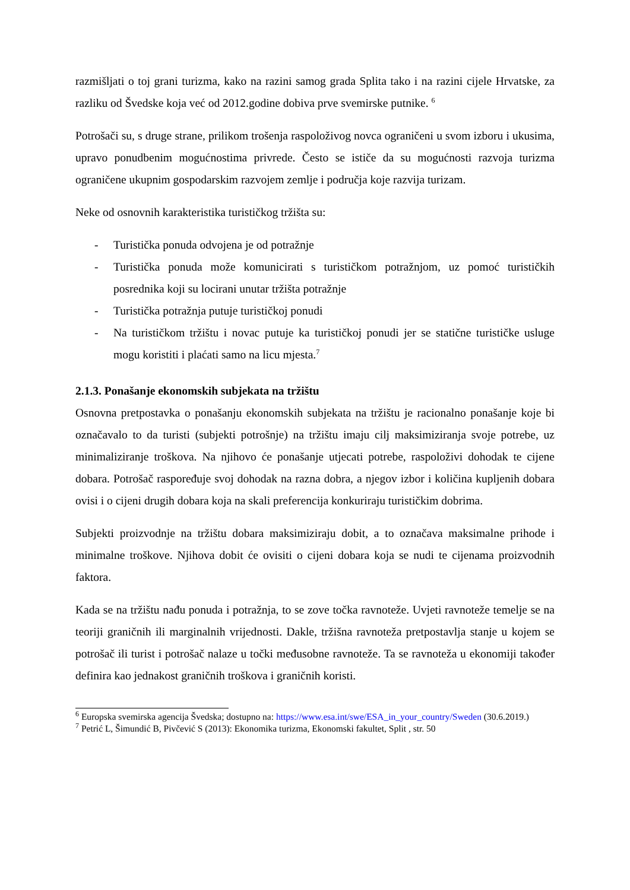razmišljati o toj grani turizma, kako na razini samog grada Splita tako i na razini cijele Hrvatske, za razliku od Švedske koja već od 2012.godine dobiva prve svemirske putnike. <sup>6</sup>
Potrošači su, s druge strane, prilikom trošenja raspoloživog novca ograničeni u svom izboru i ukusima, upravo ponudbenim mogućnostima privrede. Često se ističe da su mogućnosti razvoja turizma ograničene ukupnim gospodarskim razvojem zemlje i područja koje razvija turizam.
Neke od osnovnih karakteristika turističkog tržišta su:
- Turistička ponuda odvojena je od potražnje
- Turistička ponuda može komunicirati s turističkom potražnjom, uz pomoć turističkih posrednika koji su locirani unutar tržišta potražnje
- Turistička potražnja putuje turističkoj ponudi
- Na turističkom tržištu i novac putuje ka turističkoj ponudi jer se statične turističke usluge mogu koristiti i plaćati samo na licu mjesta.<sup>7</sup>
2.1.3. Ponašanje ekonomskih subjekata na tržištu
Osnovna pretpostavka o ponašanju ekonomskih subjekata na tržištu je racionalno ponašanje koje bi označavalo to da turisti (subjekti potrošnje) na tržištu imaju cilj maksimiziranja svoje potrebe, uz minimaliziranje troškova. Na njihovo će ponašanje utjecati potrebe, raspoloživi dohodak te cijene dobara. Potrošač raspoređuje svoj dohodak na razna dobra, a njegov izbor i količina kupljenih dobara ovisi i o cijeni drugih dobara koja na skali preferencija konkuriraju turističkim dobrima.
Subjekti proizvodnje na tržištu dobara maksimiziraju dobit, a to označava maksimalne prihode i minimalne troškove. Njihova dobit će ovisiti o cijeni dobara koja se nudi te cijenama proizvodnih faktora.
Kada se na tržištu nađu ponuda i potražnja, to se zove točka ravnoteže. Uvjeti ravnoteže temelje se na teoriji graničnih ili marginalnih vrijednosti. Dakle, tržišna ravnoteža pretpostavlja stanje u kojem se potrošač ili turist i potrošač nalaze u točki međusobne ravnoteže. Ta se ravnoteža u ekonomiji također definira kao jednakost graničnih troškova i graničnih koristi.
<sup>6</sup> Europska svemirska agencija Švedska; dostupno na: https://www.esa.int/swe/ESA_in_your_country/Sweden (30.6.2019.)
<sup>7</sup> Petrić L, Šimundić B, Pivčević S (2013): Ekonomika turizma, Ekonomski fakultet, Split , str. 50